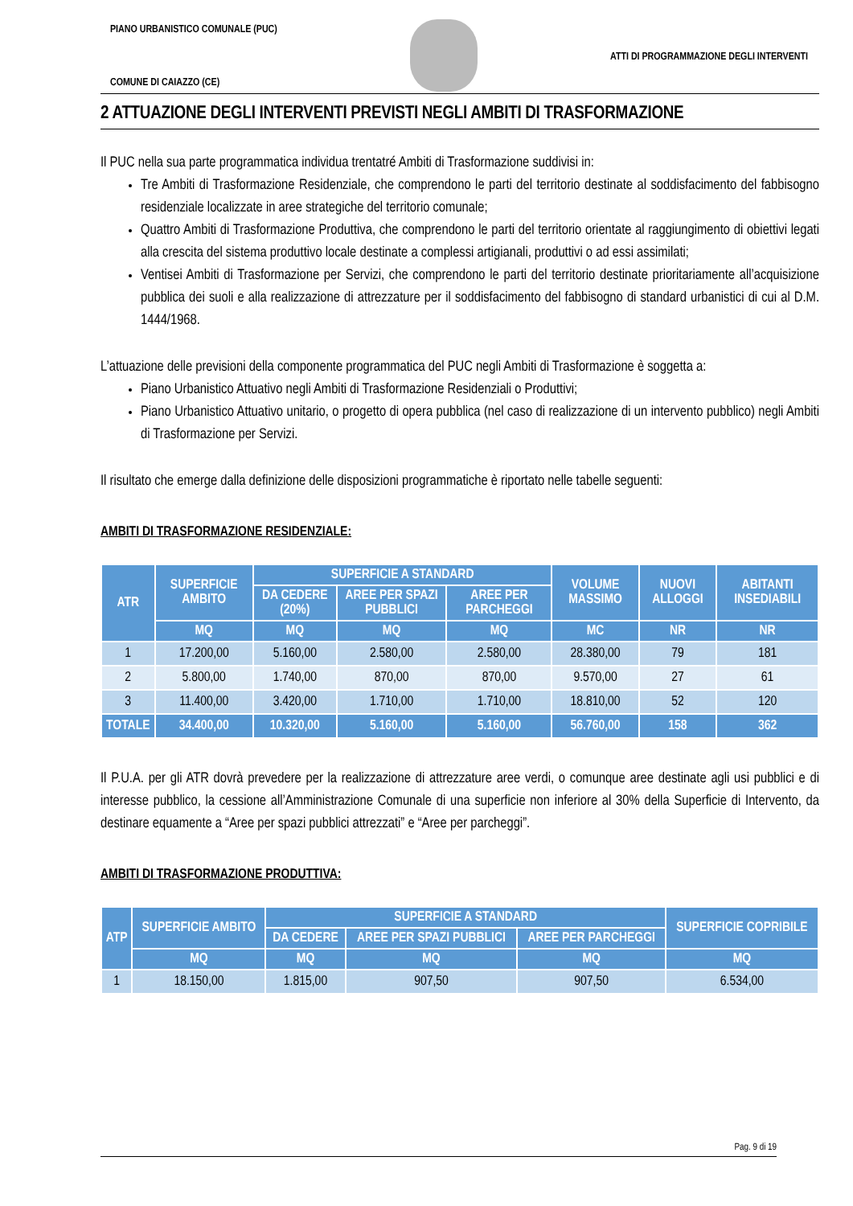PIANO URBANISTICO COMUNALE (PUC)
COMUNE DI CAIAZZO (CE)
ATTI DI PROGRAMMAZIONE DEGLI INTERVENTI
2 ATTUAZIONE DEGLI INTERVENTI PREVISTI NEGLI AMBITI DI TRASFORMAZIONE
Il PUC nella sua parte programmatica individua trentatré Ambiti di Trasformazione suddivisi in:
Tre Ambiti di Trasformazione Residenziale, che comprendono le parti del territorio destinate al soddisfacimento del fabbisogno residenziale localizzate in aree strategiche del territorio comunale;
Quattro Ambiti di Trasformazione Produttiva, che comprendono le parti del territorio orientate al raggiungimento di obiettivi legati alla crescita del sistema produttivo locale destinate a complessi artigianali, produttivi o ad essi assimilati;
Ventisei Ambiti di Trasformazione per Servizi, che comprendono le parti del territorio destinate prioritariamente all’acquisizione pubblica dei suoli e alla realizzazione di attrezzature per il soddisfacimento del fabbisogno di standard urbanistici di cui al D.M. 1444/1968.
L’attuazione delle previsioni della componente programmatica del PUC negli Ambiti di Trasformazione è soggetta a:
Piano Urbanistico Attuativo negli Ambiti di Trasformazione Residenziali o Produttivi;
Piano Urbanistico Attuativo unitario, o progetto di opera pubblica (nel caso di realizzazione di un intervento pubblico) negli Ambiti di Trasformazione per Servizi.
Il risultato che emerge dalla definizione delle disposizioni programmatiche è riportato nelle tabelle seguenti:
AMBITI DI TRASFORMAZIONE RESIDENZIALE:
| ATR | SUPERFICIE AMBITO | SUPERFICIE A STANDARD | | | VOLUME MASSIMO | NUOVI ALLOGGI | ABITANTI INSEDIABILI |
| --- | --- | --- | --- | --- | --- | --- | --- |
| | | DA CEDERE (20%) | AREE PER SPAZI PUBBLICI | AREE PER PARCHEGGI | | | |
| | MQ | MQ | MQ | MQ | MC | NR | NR |
| 1 | 17.200,00 | 5.160,00 | 2.580,00 | 2.580,00 | 28.380,00 | 79 | 181 |
| 2 | 5.800,00 | 1.740,00 | 870,00 | 870,00 | 9.570,00 | 27 | 61 |
| 3 | 11.400,00 | 3.420,00 | 1.710,00 | 1.710,00 | 18.810,00 | 52 | 120 |
| TOTALE | 34.400,00 | 10.320,00 | 5.160,00 | 5.160,00 | 56.760,00 | 158 | 362 |
Il P.U.A. per gli ATR dovrà prevedere per la realizzazione di attrezzature aree verdi, o comunque aree destinate agli usi pubblici e di interesse pubblico, la cessione all’Amministrazione Comunale di una superficie non inferiore al 30% della Superficie di Intervento, da destinare equamente a “Aree per spazi pubblici attrezzati” e “Aree per parcheggi”.
AMBITI DI TRASFORMAZIONE PRODUTTIVA:
| ATP | SUPERFICIE AMBITO | SUPERFICIE A STANDARD | | | SUPERFICIE COPRIBILE |
| --- | --- | --- | --- | --- | --- |
| | | DA CEDERE | AREE PER SPAZI PUBBLICI | AREE PER PARCHEGGI | |
| | MQ | MQ | MQ | MQ | MQ |
| 1 | 18.150,00 | 1.815,00 | 907,50 | 907,50 | 6.534,00 |
Pag. 9 di 19